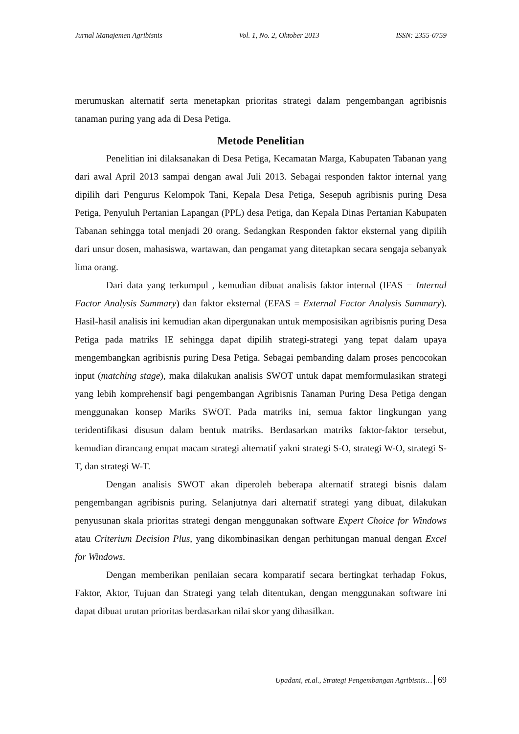Jurnal Manajemen Agribisnis Vol. 1, No. 2, Oktober 2013 ISSN: 2355-0759
merumuskan alternatif serta menetapkan prioritas strategi dalam pengembangan agribisnis tanaman puring yang ada di Desa Petiga.
Metode Penelitian
Penelitian ini dilaksanakan di Desa Petiga, Kecamatan Marga, Kabupaten Tabanan yang dari awal April 2013 sampai dengan awal Juli 2013. Sebagai responden faktor internal yang dipilih dari Pengurus Kelompok Tani, Kepala Desa Petiga, Sesepuh agribisnis puring Desa Petiga, Penyuluh Pertanian Lapangan (PPL) desa Petiga, dan Kepala Dinas Pertanian Kabupaten Tabanan sehingga total menjadi 20 orang. Sedangkan Responden faktor eksternal yang dipilih dari unsur dosen, mahasiswa, wartawan, dan pengamat yang ditetapkan secara sengaja sebanyak lima orang.
Dari data yang terkumpul , kemudian dibuat analisis faktor internal (IFAS = Internal Factor Analysis Summary) dan faktor eksternal (EFAS = External Factor Analysis Summary). Hasil-hasil analisis ini kemudian akan dipergunakan untuk memposisikan agribisnis puring Desa Petiga pada matriks IE sehingga dapat dipilih strategi-strategi yang tepat dalam upaya mengembangkan agribisnis puring Desa Petiga. Sebagai pembanding dalam proses pencocokan input (matching stage), maka dilakukan analisis SWOT untuk dapat memformulasikan strategi yang lebih komprehensif bagi pengembangan Agribisnis Tanaman Puring Desa Petiga dengan menggunakan konsep Mariks SWOT. Pada matriks ini, semua faktor lingkungan yang teridentifikasi disusun dalam bentuk matriks. Berdasarkan matriks faktor-faktor tersebut, kemudian dirancang empat macam strategi alternatif yakni strategi S-O, strategi W-O, strategi S-T, dan strategi W-T.
Dengan analisis SWOT akan diperoleh beberapa alternatif strategi bisnis dalam pengembangan agribisnis puring. Selanjutnya dari alternatif strategi yang dibuat, dilakukan penyusunan skala prioritas strategi dengan menggunakan software Expert Choice for Windows atau Criterium Decision Plus, yang dikombinasikan dengan perhitungan manual dengan Excel for Windows.
Dengan memberikan penilaian secara komparatif secara bertingkat terhadap Fokus, Faktor, Aktor, Tujuan dan Strategi yang telah ditentukan, dengan menggunakan software ini dapat dibuat urutan prioritas berdasarkan nilai skor yang dihasilkan.
Upadani, et.al., Strategi Pengembangan Agribisnis… 69